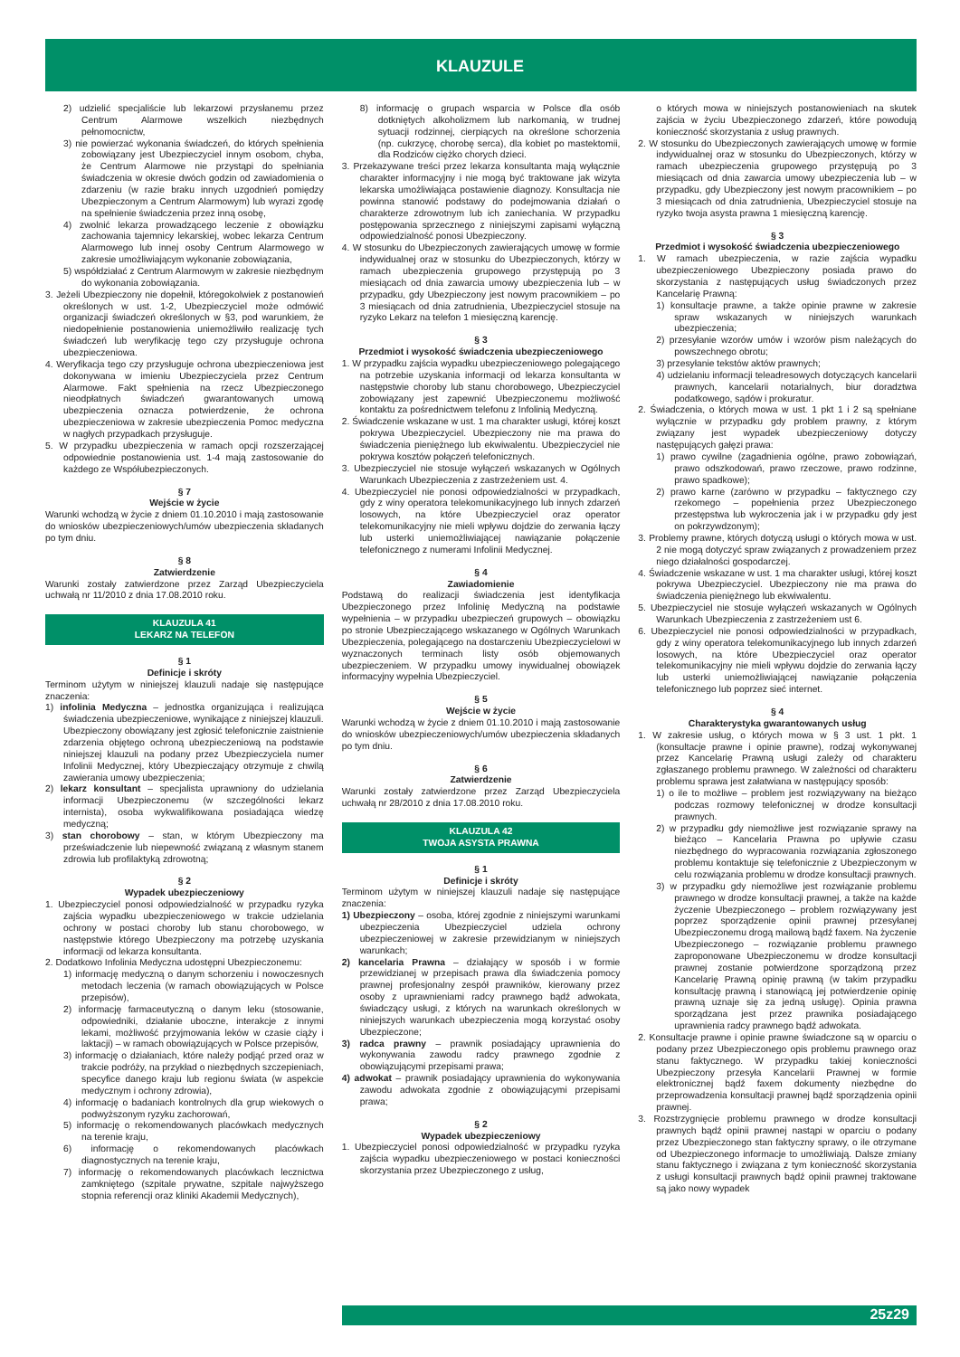KLAUZULE
2) udzielić specjaliście lub lekarzowi przysłanemu przez Centrum Alarmowe wszelkich niezbędnych pełnomocnictw,
3) nie powierzać wykonania świadczeń, do których spełnienia zobowiązany jest Ubezpieczyciel innym osobom, chyba, że Centrum Alarmowe nie przystąpi do spełniania świadczenia w okresie dwóch godzin od zawiadomienia o zdarzeniu (w razie braku innych uzgodnień pomiędzy Ubezpieczonym a Centrum Alarmowym) lub wyrazi zgodę na spełnienie świadczenia przez inną osobę,
4) zwolnić lekarza prowadzącego leczenie z obowiązku zachowania tajemnicy lekarskiej, wobec lekarza Centrum Alarmowego lub innej osoby Centrum Alarmowego w zakresie umożliwiającym wykonanie zobowiązania,
5) współdziałać z Centrum Alarmowym w zakresie niezbędnym do wykonania zobowiązania.
3. Jeżeli Ubezpieczony nie dopełnił, któregokolwiek z postanowień określonych w ust. 1-2, Ubezpieczyciel może odmówić organizacji świadczeń określonych w §3, pod warunkiem, że niedopełnienie postanowienia uniemożliwiło realizację tych świadczeń lub weryfikację tego czy przysługuje ochrona ubezpieczeniowa.
4. Weryfikacja tego czy przysługuje ochrona ubezpieczeniowa jest dokonywana w imieniu Ubezpieczyciela przez Centrum Alarmowe. Fakt spełnienia na rzecz Ubezpieczonego nieodpłatnych świadczeń gwarantowanych umową ubezpieczenia oznacza potwierdzenie, że ochrona ubezpieczeniowa w zakresie ubezpieczenia Pomoc medyczna w nagłych przypadkach przysługuje.
5. W przypadku ubezpieczenia w ramach opcji rozszerzającej odpowiednie postanowienia ust. 1-4 mają zastosowanie do każdego ze Współubezpieczonych.
§ 7
Wejście w życie
Warunki wchodzą w życie z dniem 01.10.2010 i mają zastosowanie do wniosków ubezpieczeniowych/umów ubezpieczenia składanych po tym dniu.
§ 8
Zatwierdzenie
Warunki zostały zatwierdzone przez Zarząd Ubezpieczyciela uchwałą nr 11/2010 z dnia 17.08.2010 roku.
KLAUZULA 41
LEKARZ NA TELEFON
§ 1
Definicje i skróty
Terminom użytym w niniejszej klauzuli nadaje się następujące znaczenia:
1) infolinia Medyczna – jednostka organizująca i realizująca świadczenia ubezpieczeniowe, wynikające z niniejszej klauzuli. Ubezpieczony obowiązany jest zgłosić telefonicznie zaistnienie zdarzenia objętego ochroną ubezpieczeniową na podstawie niniejszej klauzuli na podany przez Ubezpieczyciela numer Infolinii Medycznej, który Ubezpieczający otrzymuje z chwilą zawierania umowy ubezpieczenia;
2) lekarz konsultant – specjalista uprawniony do udzielania informacji Ubezpieczonemu (w szczególności lekarz internista), osoba wykwalifikowana posiadająca wiedzę medyczną;
3) stan chorobowy – stan, w którym Ubezpieczony ma przeświadczenie lub niepewność związaną z własnym stanem zdrowia lub profilaktyką zdrowotną;
§ 2
Wypadek ubezpieczeniowy
1. Ubezpieczyciel ponosi odpowiedzialność w przypadku ryzyka zajścia wypadku ubezpieczeniowego w trakcie udzielania ochrony w postaci choroby lub stanu chorobowego, w następstwie którego Ubezpieczony ma potrzebę uzyskania informacji od lekarza konsultanta.
2. Dodatkowo Infolinia Medyczna udostępni Ubezpieczonemu:
1) informację medyczną o danym schorzeniu i nowoczesnych metodach leczenia (w ramach obowiązujących w Polsce przepisów),
2) informację farmaceutyczną o danym leku (stosowanie, odpowiedniki, działanie uboczne, interakcje z innymi lekami, możliwość przyjmowania leków w czasie ciąży i laktacji) – w ramach obowiązujących w Polsce przepisów,
3) informację o działaniach, które należy podjąć przed oraz w trakcie podróży, na przykład o niezbędnych szczepieniach, specyfice danego kraju lub regionu świata (w aspekcie medycznym i ochrony zdrowia),
4) informację o badaniach kontrolnych dla grup wiekowych o podwyższonym ryzyku zachorowań,
5) informację o rekomendowanych placówkach medycznych na terenie kraju,
6) informację o rekomendowanych placówkach diagnostycznych na terenie kraju,
7) informację o rekomendowanych placówkach lecznictwa zamkniętego (szpitale prywatne, szpitale najwyższego stopnia referencji oraz kliniki Akademii Medycznych),
8) informację o grupach wsparcia w Polsce dla osób dotkniętych alkoholizmem lub narkomanią, w trudnej sytuacji rodzinnej, cierpiących na określone schorzenia (np. cukrzycę, chorobę serca), dla kobiet po mastektomii, dla Rodziców ciężko chorych dzieci.
3. Przekazywane treści przez lekarza konsultanta mają wyłącznie charakter informacyjny i nie mogą być traktowane jak wizyta lekarska umożliwiająca postawienie diagnozy. Konsultacja nie powinna stanowić podstawy do podejmowania działań o charakterze zdrowotnym lub ich zaniechania. W przypadku postępowania sprzecznego z niniejszymi zapisami wyłączną odpowiedzialność ponosi Ubezpieczony.
4. W stosunku do Ubezpieczonych zawierających umowę w formie indywidualnej oraz w stosunku do Ubezpieczonych, którzy w ramach ubezpieczenia grupowego przystępują po 3 miesiącach od dnia zawarcia umowy ubezpieczenia lub – w przypadku, gdy Ubezpieczony jest nowym pracownikiem – po 3 miesiącach od dnia zatrudnienia, Ubezpieczyciel stosuje na ryzyko Lekarz na telefon 1 miesięczną karencję.
§ 3
Przedmiot i wysokość świadczenia ubezpieczeniowego
1. W przypadku zajścia wypadku ubezpieczeniowego polegającego na potrzebie uzyskania informacji od lekarza konsultanta w następstwie choroby lub stanu chorobowego, Ubezpieczyciel zobowiązany jest zapewnić Ubezpieczonemu możliwość kontaktu za pośrednictwem telefonu z Infolinią Medyczną.
2. Świadczenie wskazane w ust. 1 ma charakter usługi, której koszt pokrywa Ubezpieczyciel. Ubezpieczony nie ma prawa do świadczenia pieniężnego lub ekwiwalentu. Ubezpieczyciel nie pokrywa kosztów połączeń telefonicznych.
3. Ubezpieczyciel nie stosuje wyłączeń wskazanych w Ogólnych Warunkach Ubezpieczenia z zastrzeżeniem ust. 4.
4. Ubezpieczyciel nie ponosi odpowiedzialności w przypadkach, gdy z winy operatora telekomunikacyjnego lub innych zdarzeń losowych, na które Ubezpieczyciel oraz operator telekomunikacyjny nie mieli wpływu dojdzie do zerwania łączy lub usterki uniemożliwiającej nawiązanie połączenie telefonicznego z numerami Infolinii Medycznej.
§ 4
Zawiadomienie
Podstawą do realizacji świadczenia jest identyfikacja Ubezpieczonego przez Infolinię Medyczną na podstawie wypełnienia – w przypadku ubezpieczeń grupowych – obowiązku po stronie Ubezpieczającego wskazanego w Ogólnych Warunkach Ubezpieczenia, polegającego na dostarczeniu Ubezpieczycielowi w wyznaczonych terminach listy osób objemowanych ubezpieczeniem. W przypadku umowy inywidualnej obowiązek informacyjny wypełnia Ubezpieczyciel.
§ 5
Wejście w życie
Warunki wchodzą w życie z dniem 01.10.2010 i mają zastosowanie do wniosków ubezpieczeniowych/umów ubezpieczenia składanych po tym dniu.
§ 6
Zatwierdzenie
Warunki zostały zatwierdzone przez Zarząd Ubezpieczyciela uchwałą nr 28/2010 z dnia 17.08.2010 roku.
KLAUZULA 42
TWOJA ASYSTA PRAWNA
§ 1
Definicje i skróty
Terminom użytym w niniejszej klauzuli nadaje się następujące znaczenia:
1) Ubezpieczony – osoba, której zgodnie z niniejszymi warunkami ubezpieczenia Ubezpieczyciel udziela ochrony ubezpieczeniowej w zakresie przewidzianym w niniejszych warunkach;
2) kancelaria Prawna – działający w sposób i w formie przewidzianej w przepisach prawa dla świadczenia pomocy prawnej profesjonalny zespół prawników, kierowany przez osoby z uprawnieniami radcy prawnego bądź adwokata, świadczący usługi, z których na warunkach określonych w niniejszych warunkach ubezpieczenia mogą korzystać osoby Ubezpieczone;
3) radca prawny – prawnik posiadający uprawnienia do wykonywania zawodu radcy prawnego zgodnie z obowiązującymi przepisami prawa;
4) adwokat – prawnik posiadający uprawnienia do wykonywania zawodu adwokata zgodnie z obowiązującymi przepisami prawa;
§ 2
Wypadek ubezpieczeniowy
1. Ubezpieczyciel ponosi odpowiedzialność w przypadku ryzyka zajścia wypadku ubezpieczeniowego w postaci konieczności skorzystania przez Ubezpieczonego z usług,
o których mowa w niniejszych postanowieniach na skutek zajścia w życiu Ubezpieczonego zdarzeń, które powodują konieczność skorzystania z usług prawnych.
2. W stosunku do Ubezpieczonych zawierających umowę w formie indywidualnej oraz w stosunku do Ubezpieczonych, którzy w ramach ubezpieczenia grupowego przystępują po 3 miesiącach od dnia zawarcia umowy ubezpieczenia lub – w przypadku, gdy Ubezpieczony jest nowym pracownikiem – po 3 miesiącach od dnia zatrudnienia, Ubezpieczyciel stosuje na ryzyko twoja asysta prawna 1 miesięczną karencję.
§ 3
Przedmiot i wysokość świadczenia ubezpieczeniowego
1. W ramach ubezpieczenia, w razie zajścia wypadku ubezpieczeniowego Ubezpieczony posiada prawo do skorzystania z następujących usług świadczonych przez Kancelarię Prawną:
1) konsultacje prawne, a także opinie prawne w zakresie spraw wskazanych w niniejszych warunkach ubezpieczenia;
2) przesyłanie wzorów umów i wzorów pism należących do powszechnego obrotu;
3) przesyłanie tekstów aktów prawnych;
4) udzielaniu informacji teleadresowych dotyczących kancelarii prawnych, kancelarii notarialnych, biur doradztwa podatkowego, sądów i prokuratur.
2. Świadczenia, o których mowa w ust. 1 pkt 1 i 2 są spełniane wyłącznie w przypadku gdy problem prawny, z którym związany jest wypadek ubezpieczeniowy dotyczy następujących gałęzi prawa:
1) prawo cywilne (zagadnienia ogólne, prawo zobowiązań, prawo odszkodowań, prawo rzeczowe, prawo rodzinne, prawo spadkowe);
2) prawo karne (zarówno w przypadku – faktycznego czy rzekomego – popełnienia przez Ubezpieczonego przestępstwa lub wykroczenia jak i w przypadku gdy jest on pokrzywdzonym);
3. Problemy prawne, których dotyczą usługi o których mowa w ust. 2 nie mogą dotyczyć spraw związanych z prowadzeniem przez niego działalności gospodarczej.
4. Świadczenie wskazane w ust. 1 ma charakter usługi, której koszt pokrywa Ubezpieczyciel. Ubezpieczony nie ma prawa do świadczenia pieniężnego lub ekwiwalentu.
5. Ubezpieczyciel nie stosuje wyłączeń wskazanych w Ogólnych Warunkach Ubezpieczenia z zastrzeżeniem ust 6.
6. Ubezpieczyciel nie ponosi odpowiedzialności w przypadkach, gdy z winy operatora telekomunikacyjnego lub innych zdarzeń losowych, na które Ubezpieczyciel oraz operator telekomunikacyjny nie mieli wpływu dojdzie do zerwania łączy lub usterki uniemożliwiającej nawiązanie połączenia telefonicznego lub poprzez sieć internet.
§ 4
Charakterystyka gwarantowanych usług
1. W zakresie usług, o których mowa w § 3 ust. 1 pkt. 1 (konsultacje prawne i opinie prawne), rodzaj wykonywanej przez Kancelarię Prawną usługi zależy od charakteru zgłaszanego problemu prawnego. W zależności od charakteru problemu sprawa jest załatwiana w następujący sposób:
1) o ile to możliwe – problem jest rozwiązywany na bieżąco podczas rozmowy telefonicznej w drodze konsultacji prawnych.
2) w przypadku gdy niemożliwe jest rozwiązanie sprawy na bieżąco – Kancelaria Prawna po upływie czasu niezbędnego do wypracowania rozwiązania zgłoszonego problemu kontaktuje się telefonicznie z Ubezpieczonym w celu rozwiązania problemu w drodze konsultacji prawnych.
3) w przypadku gdy niemożliwe jest rozwiązanie problemu prawnego w drodze konsultacji prawnej, a także na każde życzenie Ubezpieczonego – problem rozwiązywany jest poprzez sporządzenie opinii prawnej przesyłanej Ubezpieczonemu drogą mailową bądź faxem. Na życzenie Ubezpieczonego – rozwiązanie problemu prawnego zaproponowane Ubezpieczonemu w drodze konsultacji prawnej zostanie potwierdzone sporządzoną przez Kancelarię Prawną opinię prawną (w takim przypadku konsultację prawną i stanowiącą jej potwierdzenie opinię prawną uznaje się za jedną usługę). Opinia prawna sporządzana jest przez prawnika posiadającego uprawnienia radcy prawnego bądź adwokata.
2. Konsultacje prawne i opinie prawne świadczone są w oparciu o podany przez Ubezpieczonego opis problemu prawnego oraz stanu faktycznego. W przypadku takiej konieczności Ubezpieczony przesyła Kancelarii Prawnej w formie elektronicznej bądź faxem dokumenty niezbędne do przeprowadzenia konsultacji prawnej bądź sporządzenia opinii prawnej.
3. Rozstrzygnięcie problemu prawnego w drodze konsultacji prawnych bądź opinii prawnej nastąpi w oparciu o podany przez Ubezpieczonego stan faktyczny sprawy, o ile otrzymane od Ubezpieczonego informacje to umożliwiają. Dalsze zmiany stanu faktycznego i związana z tym konieczność skorzystania z usługi konsultacji prawnych bądź opinii prawnej traktowane są jako nowy wypadek
25z29